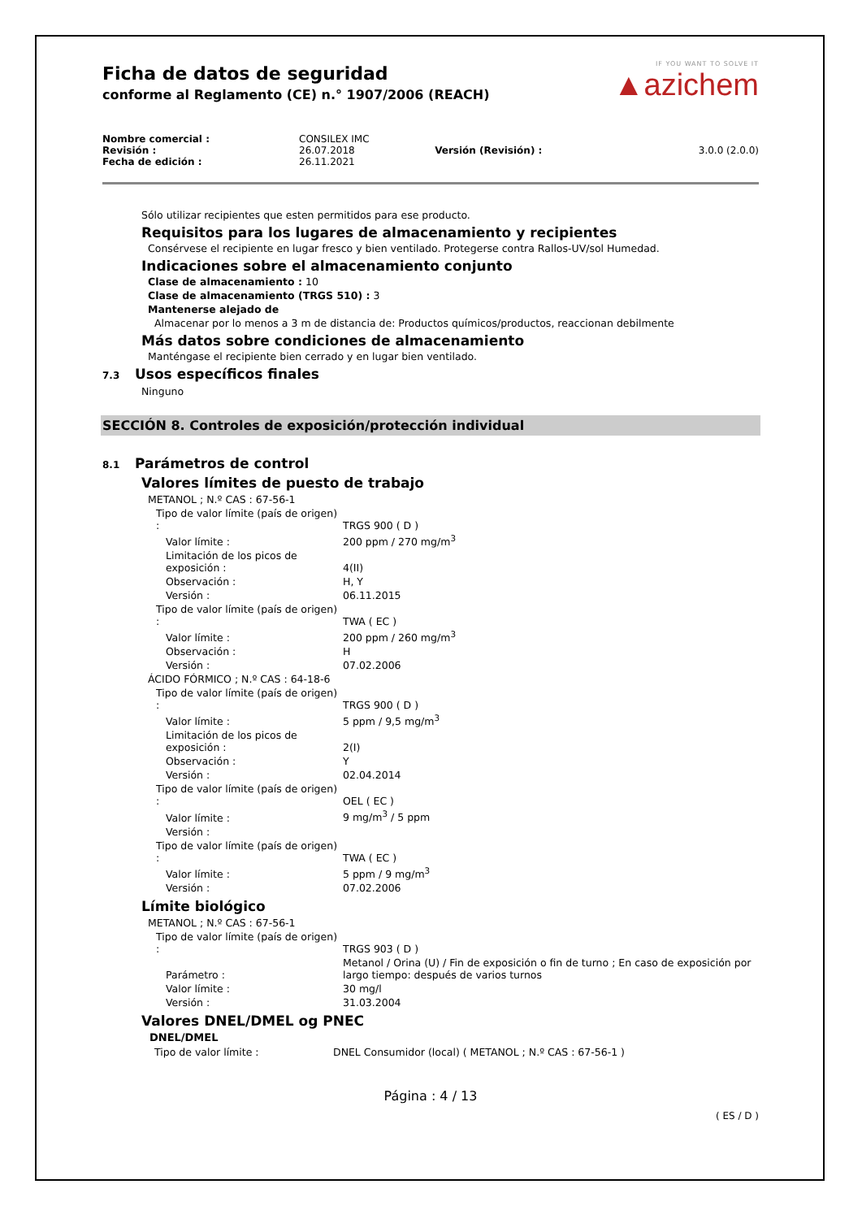IF YOU WANT TO SOLVE IT
▲azichem
Ficha de datos de seguridad
conforme al Reglamento (CE) n.° 1907/2006 (REACH)
| Nombre comercial : | CONSILEX IMC | | |
| Revisión : | 26.07.2018 | Versión (Revisión) : | 3.0.0 (2.0.0) |
| Fecha de edición : | 26.11.2021 | | |
Sólo utilizar recipientes que esten permitidos para ese producto.
Requisitos para los lugares de almacenamiento y recipientes
Consérvese el recipiente en lugar fresco y bien ventilado. Protegerse contra Rallos-UV/sol Humedad.
Indicaciones sobre el almacenamiento conjunto
Clase de almacenamiento : 10
Clase de almacenamiento (TRGS 510) : 3
Mantenerse alejado de
Almacenar por lo menos a 3 m de distancia de: Productos químicos/productos, reaccionan debilmente
Más datos sobre condiciones de almacenamiento
Manténgase el recipiente bien cerrado y en lugar bien ventilado.
7.3 Usos específicos finales
Ninguno
SECCIÓN 8. Controles de exposición/protección individual
8.1 Parámetros de control
Valores límites de puesto de trabajo
| METANOL ; N.º CAS : 67-56-1 | |
| Tipo de valor límite (país de origen) : | TRGS 900 ( D ) |
| Valor límite : | 200 ppm / 270 mg/m<sup>3</sup> |
| Limitación de los picos de exposición : | 4(II) |
| Observación : | H, Y |
| Versión : | 06.11.2015 |
| Tipo de valor límite (país de origen) : | TWA ( EC ) |
| Valor límite : | 200 ppm / 260 mg/m<sup>3</sup> |
| Observación : | H |
| Versión : | 07.02.2006 |
| ÁCIDO FÓRMICO ; N.º CAS : 64-18-6 | |
| Tipo de valor límite (país de origen) : | TRGS 900 ( D ) |
| Valor límite : | 5 ppm / 9,5 mg/m<sup>3</sup> |
| Limitación de los picos de exposición : | 2(I) |
| Observación : | Y |
| Versión : | 02.04.2014 |
| Tipo de valor límite (país de origen) : | OEL ( EC ) |
| Valor límite : | 9 mg/m<sup>3</sup> / 5 ppm |
| Versión : | |
| Tipo de valor límite (país de origen) : | TWA ( EC ) |
| Valor límite : | 5 ppm / 9 mg/m<sup>3</sup> |
| Versión : | 07.02.2006 |
Límite biológico
| METANOL ; N.º CAS : 67-56-1 | |
| Tipo de valor límite (país de origen) : | TRGS 903 ( D ) |
| Parámetro : | Metanol / Orina (U) / Fin de exposición o fin de turno ; En caso de exposición por largo tiempo: después de varios turnos |
| Valor límite : | 30 mg/l |
| Versión : | 31.03.2004 |
Valores DNEL/DMEL og PNEC
DNEL/DMEL
| Tipo de valor límite : | DNEL Consumidor (local) ( METANOL ; N.º CAS : 67-56-1 ) |
Página : 4 / 13
( ES / D )